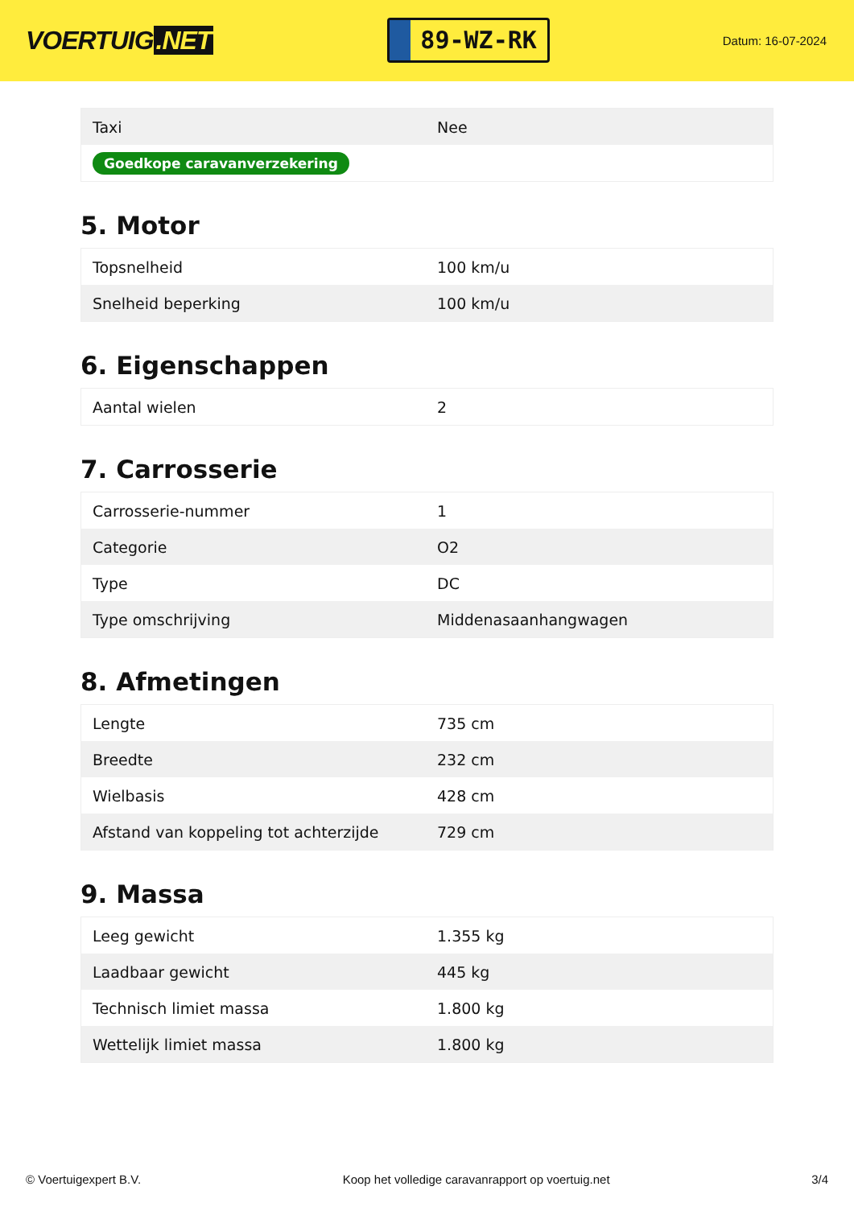VOERTUIG.NET
89-WZ-RK
Datum: 16-07-2024
| Taxi | Nee |
| Goedkope caravanverzekering | |
5. Motor
| Topsnelheid | 100 km/u |
| Snelheid beperking | 100 km/u |
6. Eigenschappen
| Aantal wielen | 2 |
7. Carrosserie
| Carrosserie-nummer | 1 |
| Categorie | O2 |
| Type | DC |
| Type omschrijving | Middenasaanhangwagen |
8. Afmetingen
| Lengte | 735 cm |
| Breedte | 232 cm |
| Wielbasis | 428 cm |
| Afstand van koppeling tot achterzijde | 729 cm |
9. Massa
| Leeg gewicht | 1.355 kg |
| Laadbaar gewicht | 445 kg |
| Technisch limiet massa | 1.800 kg |
| Wettelijk limiet massa | 1.800 kg |
© Voertuigexpert B.V. Koop het volledige caravanrapport op voertuig.net 3/4